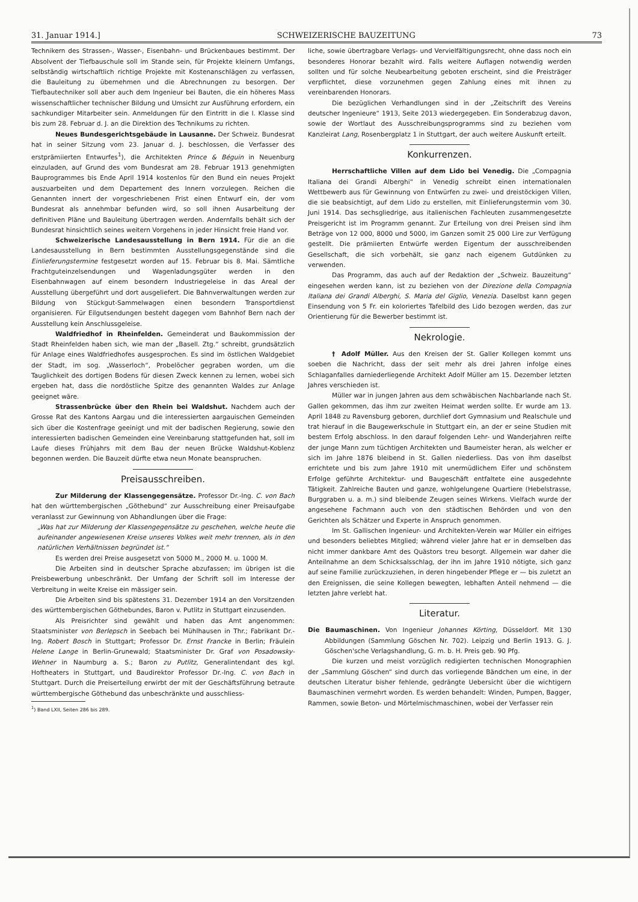31. Januar 1914.] SCHWEIZERISCHE BAUZEITUNG 73
Technikern des Strassen-, Wasser-, Eisenbahn- und Brückenbaues bestimmt. Der Absolvent der Tiefbauschule soll im Stande sein, für Projekte kleinern Umfangs, selbständig wirtschaftlich richtige Projekte mit Kostenanschlägen zu verfassen, die Bauleitung zu übernehmen und die Abrechnungen zu besorgen. Der Tiefbautechniker soll aber auch dem Ingenieur bei Bauten, die ein höheres Mass wissenschaftlicher technischer Bildung und Umsicht zur Ausführung erfordern, ein sachkundiger Mitarbeiter sein. Anmeldungen für den Eintritt in die I. Klasse sind bis zum 28. Februar d. J. an die Direktion des Technikums zu richten.
Neues Bundesgerichtsgebäude in Lausanne. Der Schweiz. Bundesrat hat in seiner Sitzung vom 23. Januar d. J. beschlossen, die Verfasser des erstprämiierten Entwurfes<sup>1</sup>), die Architekten Prince & Béguin in Neuenburg einzuladen, auf Grund des vom Bundesrat am 28. Februar 1913 genehmigten Bauprogrammes bis Ende April 1914 kostenlos für den Bund ein neues Projekt auszuarbeiten und dem Departement des Innern vorzulegen. Reichen die Genannten innert der vorgeschriebenen Frist einen Entwurf ein, der vom Bundesrat als annehmbar befunden wird, so soll ihnen Ausarbeitung der definitiven Pläne und Bauleitung übertragen werden. Andernfalls behält sich der Bundesrat hinsichtlich seines weitern Vorgehens in jeder Hinsicht freie Hand vor.
Schweizerische Landesausstellung in Bern 1914. Für die an die Landesausstellung in Bern bestimmten Ausstellungsgegenstände sind die Einlieferungstermine festgesetzt worden auf 15. Februar bis 8. Mai. Sämtliche Frachtguteinzelsendungen und Wagenladungsgüter werden in den Eisenbahnwagen auf einem besondern Industriegeleise in das Areal der Ausstellung übergeführt und dort ausgeliefert. Die Bahnverwaltungen werden zur Bildung von Stückgut-Sammelwagen einen besondern Transportdienst organisieren. Für Eilgutsendungen besteht dagegen vom Bahnhof Bern nach der Ausstellung kein Anschlussgeleise.
Waldfriedhof in Rheinfelden. Gemeinderat und Baukommission der Stadt Rheinfelden haben sich, wie man der „Basell. Ztg.“ schreibt, grundsätzlich für Anlage eines Waldfriedhofes ausgesprochen. Es sind im östlichen Waldgebiet der Stadt, im sog. „Wasserloch“, Probelöcher gegraben worden, um die Tauglichkeit des dortigen Bodens für diesen Zweck kennen zu lernen, wobei sich ergeben hat, dass die nordöstliche Spitze des genannten Waldes zur Anlage geeignet wäre.
Strassenbrücke über den Rhein bei Waldshut. Nachdem auch der Grosse Rat des Kantons Aargau und die interessierten aargauischen Gemeinden sich über die Kostenfrage geeinigt und mit der badischen Regierung, sowie den interessierten badischen Gemeinden eine Vereinbarung stattgefunden hat, soll im Laufe dieses Frühjahrs mit dem Bau der neuen Brücke Waldshut-Koblenz begonnen werden. Die Bauzeit dürfte etwa neun Monate beanspruchen.
Preisausschreiben.
Zur Milderung der Klassengegensätze. Professor Dr.-Ing. C. von Bach hat den württembergischen „Göthebund“ zur Ausschreibung einer Preisaufgabe veranlasst zur Gewinnung von Abhandlungen über die Frage:
„Was hat zur Milderung der Klassengegensätze zu geschehen, welche heute die aufeinander angewiesenen Kreise unseres Volkes weit mehr trennen, als in den natürlichen Verhältnissen begründet ist.“
Es werden drei Preise ausgesetzt von 5000 M., 2000 M. u. 1000 M.
Die Arbeiten sind in deutscher Sprache abzufassen; im übrigen ist die Preisbewerbung unbeschränkt. Der Umfang der Schrift soll im Interesse der Verbreitung in weite Kreise ein mässiger sein.
Die Arbeiten sind bis spätestens 31. Dezember 1914 an den Vorsitzenden des württembergischen Göthebundes, Baron v. Putlitz in Stuttgart einzusenden.
Als Preisrichter sind gewählt und haben das Amt angenommen: Staatsminister von Berlepsch in Seebach bei Mühlhausen in Thr.; Fabrikant Dr.-Ing. Robert Bosch in Stuttgart; Professor Dr. Ernst Francke in Berlin; Fräulein Helene Lange in Berlin-Grunewald; Staatsminister Dr. Graf von Posadowsky-Wehner in Naumburg a. S.; Baron zu Putlitz, Generalintendant des kgl. Hoftheaters in Stuttgart, und Baudirektor Professor Dr.-Ing. C. von Bach in Stuttgart. Durch die Preiserteilung erwirbt der mit der Geschäftsführung betraute württembergische Göthebund das unbeschränkte und ausschliess-
<sup>1</sup>) Band LXII, Seiten 286 bis 289.
liche, sowie übertragbare Verlags- und Vervielfältigungsrecht, ohne dass noch ein besonderes Honorar bezahlt wird. Falls weitere Auflagen notwendig werden sollten und für solche Neubearbeitung geboten erscheint, sind die Preisträger verpflichtet, diese vorzunehmen gegen Zahlung eines mit ihnen zu vereinbarenden Honorars.
Die bezüglichen Verhandlungen sind in der „Zeitschrift des Vereins deutscher Ingenieure“ 1913, Seite 2013 wiedergegeben. Ein Sonderabzug davon, sowie der Wortlaut des Ausschreibungsprogramms sind zu beziehen vom Kanzleirat Lang, Rosenbergplatz 1 in Stuttgart, der auch weitere Auskunft erteilt.
Konkurrenzen.
Herrschaftliche Villen auf dem Lido bei Venedig. Die „Compagnia Italiana dei Grandi Alberghi“ in Venedig schreibt einen internationalen Wettbewerb aus für Gewinnung von Entwürfen zu zwei- und dreistöckigen Villen, die sie beabsichtigt, auf dem Lido zu erstellen, mit Einlieferungstermin vom 30. Juni 1914. Das sechsgliedrige, aus italienischen Fachleuten zusammengesetzte Preisgericht ist im Programm genannt. Zur Erteilung von drei Preisen sind ihm Beträge von 12 000, 8000 und 5000, im Ganzen somit 25 000 Lire zur Verfügung gestellt. Die prämiierten Entwürfe werden Eigentum der ausschreibenden Gesellschaft, die sich vorbehält, sie ganz nach eigenem Gutdünken zu verwenden.
Das Programm, das auch auf der Redaktion der „Schweiz. Bauzeitung“ eingesehen werden kann, ist zu beziehen von der Direzione della Compagnia Italiana dei Grandi Alberghi, S. Maria del Giglio, Venezia. Daselbst kann gegen Einsendung von 5 Fr. ein koloriertes Tafelbild des Lido bezogen werden, das zur Orientierung für die Bewerber bestimmt ist.
Nekrologie.
† Adolf Müller. Aus den Kreisen der St. Galler Kollegen kommt uns soeben die Nachricht, dass der seit mehr als drei Jahren infolge eines Schlaganfalles darniederliegende Architekt Adolf Müller am 15. Dezember letzten Jahres verschieden ist.
Müller war in jungen Jahren aus dem schwäbischen Nachbarlande nach St. Gallen gekommen, das ihm zur zweiten Heimat werden sollte. Er wurde am 13. April 1848 zu Ravensburg geboren, durchlief dort Gymnasium und Realschule und trat hierauf in die Baugewerkschule in Stuttgart ein, an der er seine Studien mit bestem Erfolg abschloss. In den darauf folgenden Lehr- und Wanderjahren reifte der junge Mann zum tüchtigen Architekten und Baumeister heran, als welcher er sich im Jahre 1876 bleibend in St. Gallen niederliess. Das von ihm daselbst errichtete und bis zum Jahre 1910 mit unermüdlichem Eifer und schönstem Erfolge geführte Architektur- und Baugeschäft entfaltete eine ausgedehnte Tätigkeit. Zahlreiche Bauten und ganze, wohlgelungene Quartiere (Hebelstrasse, Burggraben u. a. m.) sind bleibende Zeugen seines Wirkens. Vielfach wurde der angesehene Fachmann auch von den städtischen Behörden und von den Gerichten als Schätzer und Experte in Anspruch genommen.
Im St. Gallischen Ingenieur- und Architekten-Verein war Müller ein eifriges und besonders beliebtes Mitglied; während vieler Jahre hat er in demselben das nicht immer dankbare Amt des Quästors treu besorgt. Allgemein war daher die Anteilnahme an dem Schicksalsschlag, der ihn im Jahre 1910 nötigte, sich ganz auf seine Familie zurückzuziehen, in deren hingebender Pflege er — bis zuletzt an den Ereignissen, die seine Kollegen bewegten, lebhaften Anteil nehmend — die letzten Jahre verlebt hat.
Literatur.
Die Baumaschinen. Von Ingenieur Johannes Körting, Düsseldorf. Mit 130 Abbildungen (Sammlung Göschen Nr. 702). Leipzig und Berlin 1913. G. J. Göschen'sche Verlagshandlung, G. m. b. H. Preis geb. 90 Pfg.
Die kurzen und meist vorzüglich redigierten technischen Monographien der „Sammlung Göschen“ sind durch das vorliegende Bändchen um eine, in der deutschen Literatur bisher fehlende, gedrängte Uebersicht über die wichtigern Baumaschinen vermehrt worden. Es werden behandelt: Winden, Pumpen, Bagger, Rammen, sowie Beton- und Mörtelmischmaschinen, wobei der Verfasser rein